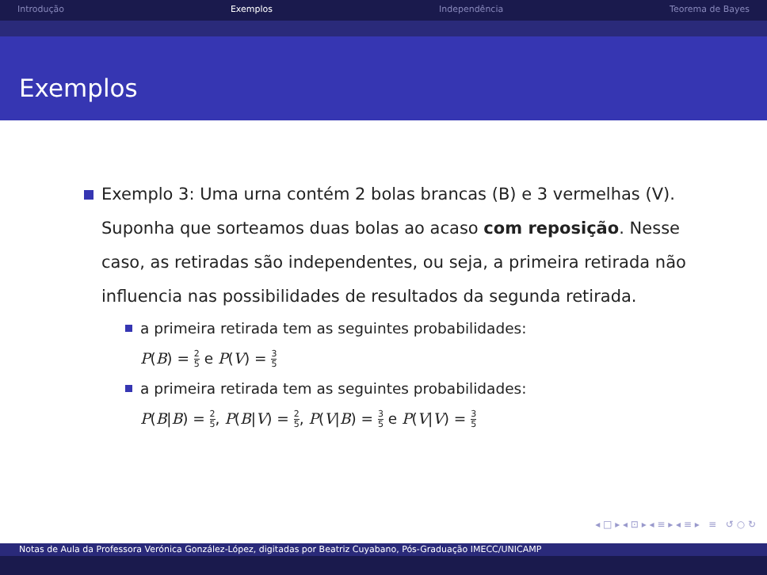Introdução Exemplos Independência Teorema de Bayes
Exemplos
Exemplo 3: Uma urna contém 2 bolas brancas (B) e 3 vermelhas (V). Suponha que sorteamos duas bolas ao acaso com reposição. Nesse caso, as retiradas são independentes, ou seja, a primeira retirada não influencia nas possibilidades de resultados da segunda retirada.
a primeira retirada tem as seguintes probabilidades:
P(B) = 2 5 e P(V) = 3 5
a primeira retirada tem as seguintes probabilidades:
P(B|B) = 2 5, P(B|V) = 2 5, P(V|B) = 3 5 e P(V|V) = 3 5
◂ □ ▸ ◂ ⊡ ▸ ◂ ≡ ▸ ◂ ≡ ▸ ≡ ↺ ○ ↻
Notas de Aula da Professora Verónica González-López, digitadas por Beatriz Cuyabano, Pós-Graduação IMECC/UNICAMP